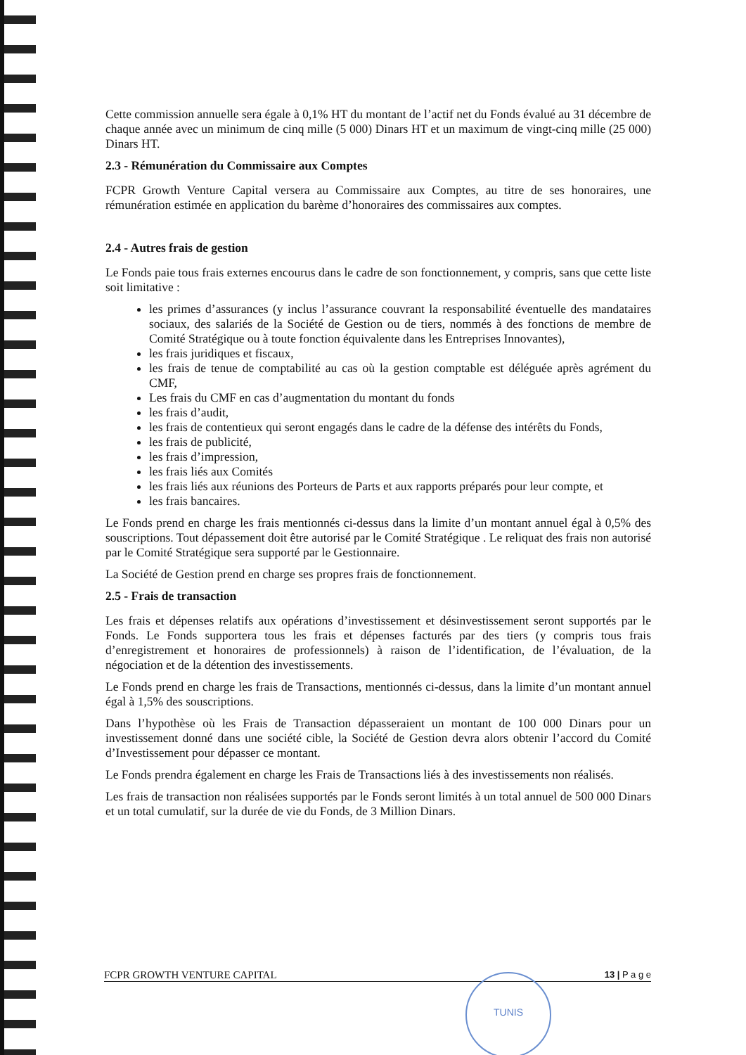Cette commission annuelle sera égale à 0,1% HT du montant de l’actif net du Fonds évalué au 31 décembre de chaque année avec un minimum de cinq mille (5 000) Dinars HT et un maximum de vingt-cinq mille (25 000) Dinars HT.
2.3 - Rémunération du Commissaire aux Comptes
FCPR Growth Venture Capital versera au Commissaire aux Comptes, au titre de ses honoraires, une rémunération estimée en application du barème d’honoraires des commissaires aux comptes.
2.4 - Autres frais de gestion
Le Fonds paie tous frais externes encourus dans le cadre de son fonctionnement, y compris, sans que cette liste soit limitative :
les primes d’assurances (y inclus l’assurance couvrant la responsabilité éventuelle des mandataires sociaux, des salariés de la Société de Gestion ou de tiers, nommés à des fonctions de membre de Comité Stratégique ou à toute fonction équivalente dans les Entreprises Innovantes),
les frais juridiques et fiscaux,
les frais de tenue de comptabilité au cas où la gestion comptable est déléguée après agrément du CMF,
Les frais du CMF en cas d’augmentation du montant du fonds
les frais d’audit,
les frais de contentieux qui seront engagés dans le cadre de la défense des intérêts du Fonds,
les frais de publicité,
les frais d’impression,
les frais liés aux Comités
les frais liés aux réunions des Porteurs de Parts et aux rapports préparés pour leur compte, et
les frais bancaires.
Le Fonds prend en charge les frais mentionnés ci-dessus dans la limite d’un montant annuel égal à 0,5% des souscriptions. Tout dépassement doit être autorisé par le Comité Stratégique . Le reliquat des frais non autorisé par le Comité Stratégique sera supporté par le Gestionnaire.
La Société de Gestion prend en charge ses propres frais de fonctionnement.
2.5 - Frais de transaction
Les frais et dépenses relatifs aux opérations d’investissement et désinvestissement seront supportés par le Fonds. Le Fonds supportera tous les frais et dépenses facturés par des tiers (y compris tous frais d’enregistrement et honoraires de professionnels) à raison de l’identification, de l’évaluation, de la négociation et de la détention des investissements.
Le Fonds prend en charge les frais de Transactions, mentionnés ci-dessus, dans la limite d’un montant annuel égal à 1,5% des souscriptions.
Dans l’hypothèse où les Frais de Transaction dépasseraient un montant de 100 000 Dinars pour un investissement donné dans une société cible, la Société de Gestion devra alors obtenir l’accord du Comité d’Investissement pour dépasser ce montant.
Le Fonds prendra également en charge les Frais de Transactions liés à des investissements non réalisés.
Les frais de transaction non réalisées supportés par le Fonds seront limités à un total annuel de 500 000 Dinars et un total cumulatif, sur la durée de vie du Fonds, de 3 Million Dinars.
FCPR GROWTH VENTURE CAPITAL 13 | P a g e TUNIS